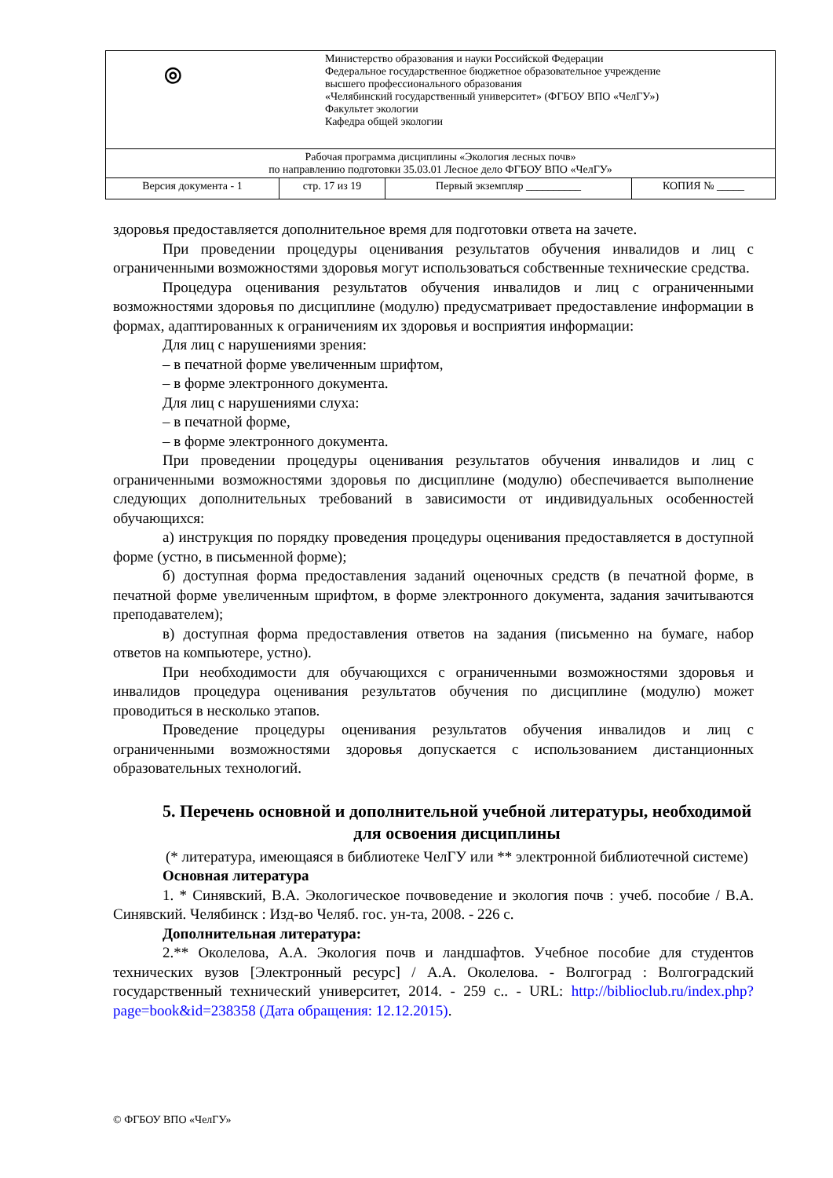| ◎ Министерство образования и науки Российской Федерации Федеральное государственное бюджетное образовательное учреждение высшего профессионального образования «Челябинский государственный университет» (ФГБОУ ВПО «ЧелГУ») Факультет экологии Кафедра общей экологии | | | |
| Рабочая программа дисциплины «Экология лесных почв» по направлению подготовки 35.03.01 Лесное дело ФГБОУ ВПО «ЧелГУ» | | | |
| Версия документа - 1 | стр. 17 из 19 | Первый экземпляр __________ | КОПИЯ № _____ |
здоровья предоставляется дополнительное время для подготовки ответа на зачете.
При проведении процедуры оценивания результатов обучения инвалидов и лиц с ограниченными возможностями здоровья могут использоваться собственные технические средства.
Процедура оценивания результатов обучения инвалидов и лиц с ограниченными возможностями здоровья по дисциплине (модулю) предусматривает предоставление информации в формах, адаптированных к ограничениям их здоровья и восприятия информации:
Для лиц с нарушениями зрения:
– в печатной форме увеличенным шрифтом,
– в форме электронного документа.
Для лиц с нарушениями слуха:
– в печатной форме,
– в форме электронного документа.
При проведении процедуры оценивания результатов обучения инвалидов и лиц с ограниченными возможностями здоровья по дисциплине (модулю) обеспечивается выполнение следующих дополнительных требований в зависимости от индивидуальных особенностей обучающихся:
а) инструкция по порядку проведения процедуры оценивания предоставляется в доступной форме (устно, в письменной форме);
б) доступная форма предоставления заданий оценочных средств (в печатной форме, в печатной форме увеличенным шрифтом, в форме электронного документа, задания зачитываются преподавателем);
в) доступная форма предоставления ответов на задания (письменно на бумаге, набор ответов на компьютере, устно).
При необходимости для обучающихся с ограниченными возможностями здоровья и инвалидов процедура оценивания результатов обучения по дисциплине (модулю) может проводиться в несколько этапов.
Проведение процедуры оценивания результатов обучения инвалидов и лиц с ограниченными возможностями здоровья допускается с использованием дистанционных образовательных технологий.
5. Перечень основной и дополнительной учебной литературы, необходимой для освоения дисциплины
(* литература, имеющаяся в библиотеке ЧелГУ или ** электронной библиотечной системе)
Основная литература
1. * Синявский, В.А. Экологическое почвоведение и экология почв : учеб. пособие / В.А. Синявский. Челябинск : Изд-во Челяб. гос. ун-та, 2008. - 226 с.
Дополнительная литература:
2.** Околелова, А.А. Экология почв и ландшафтов. Учебное пособие для студентов технических вузов [Электронный ресурс] / А.А. Околелова. - Волгоград : Волгоградский государственный технический университет, 2014. - 259 с.. - URL: http://biblioclub.ru/index.php?page=book&id=238358 (Дата обращения: 12.12.2015).
© ФГБОУ ВПО «ЧелГУ»